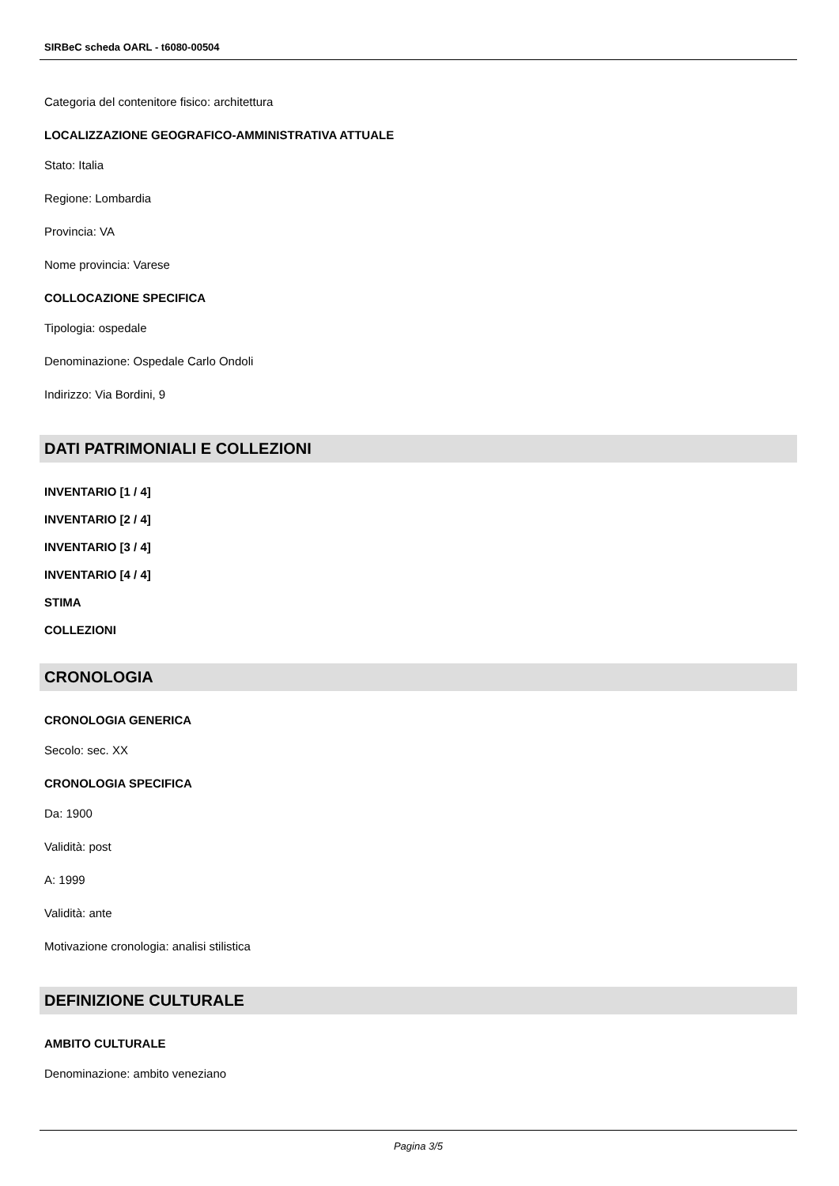SIRBeC scheda OARL - t6080-00504
Categoria del contenitore fisico: architettura
LOCALIZZAZIONE GEOGRAFICO-AMMINISTRATIVA ATTUALE
Stato: Italia
Regione: Lombardia
Provincia: VA
Nome provincia: Varese
COLLOCAZIONE SPECIFICA
Tipologia: ospedale
Denominazione: Ospedale Carlo Ondoli
Indirizzo: Via Bordini, 9
DATI PATRIMONIALI E COLLEZIONI
INVENTARIO [1 / 4]
INVENTARIO [2 / 4]
INVENTARIO [3 / 4]
INVENTARIO [4 / 4]
STIMA
COLLEZIONI
CRONOLOGIA
CRONOLOGIA GENERICA
Secolo: sec. XX
CRONOLOGIA SPECIFICA
Da: 1900
Validità: post
A: 1999
Validità: ante
Motivazione cronologia: analisi stilistica
DEFINIZIONE CULTURALE
AMBITO CULTURALE
Denominazione: ambito veneziano
Pagina 3/5